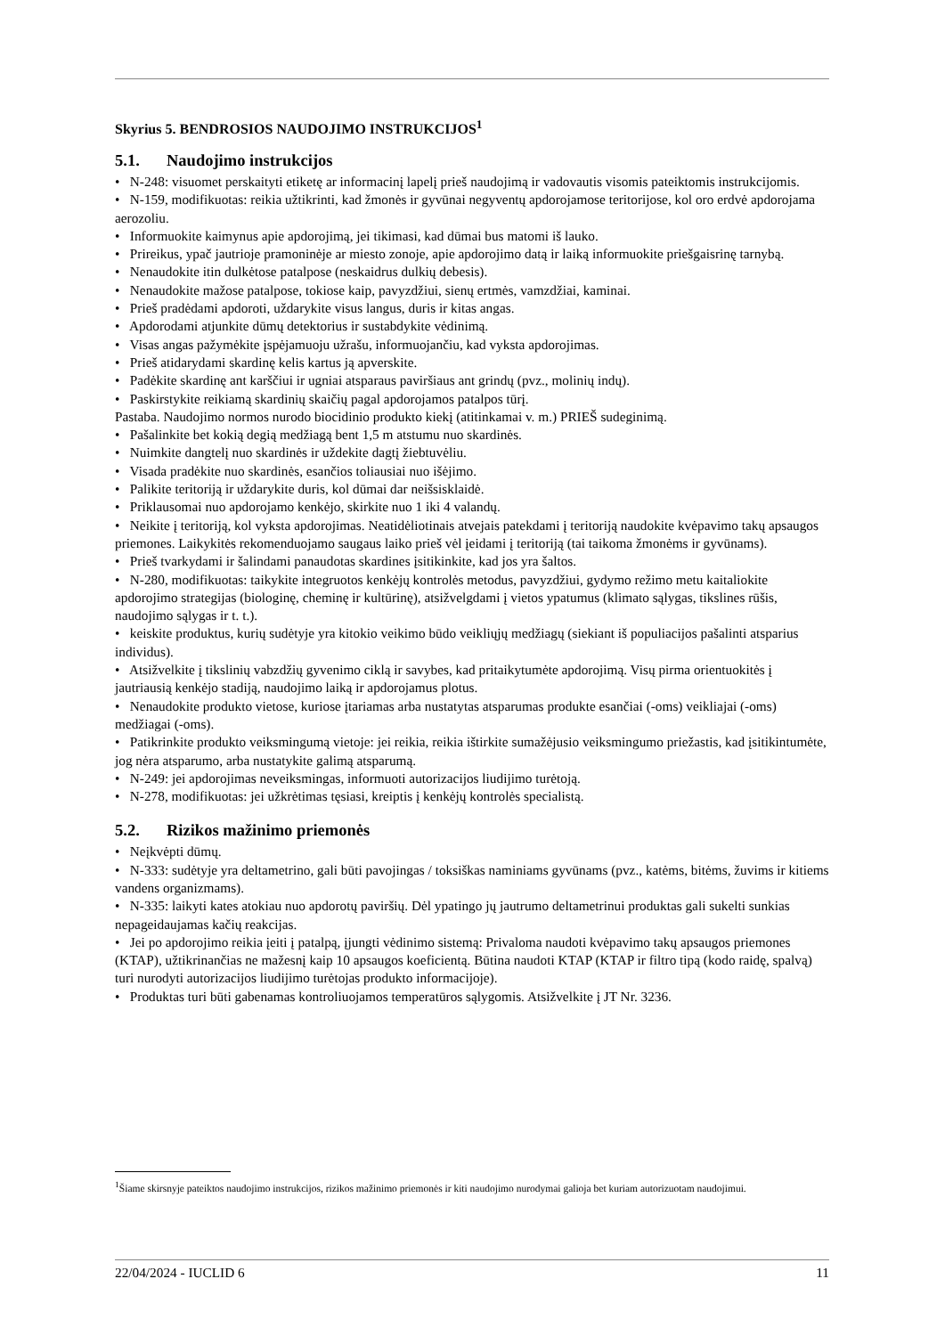Skyrius 5. BENDROSIOS NAUDOJIMO INSTRUKCIJOS<sup>1</sup>
5.1. Naudojimo instrukcijos
• N-248: visuomet perskaityti etiketę ar informacinį lapelį prieš naudojimą ir vadovautis visomis pateiktomis instrukcijomis.
• N-159, modifikuotas: reikia užtikrinti, kad žmonės ir gyvūnai negyventų apdorojamose teritorijose, kol oro erdvė apdorojama aerozoliu.
• Informuokite kaimynus apie apdorojimą, jei tikimasi, kad dūmai bus matomi iš lauko.
• Prireikus, ypač jautrioje pramoninėje ar miesto zonoje, apie apdorojimo datą ir laiką informuokite priešgaisrinę tarnybą.
• Nenaudokite itin dulkėtose patalpose (neskaidrus dulkių debesis).
• Nenaudokite mažose patalpose, tokiose kaip, pavyzdžiui, sienų ertmės, vamzdžiai, kaminai.
• Prieš pradėdami apdoroti, uždarykite visus langus, duris ir kitas angas.
• Apdorodami atjunkite dūmų detektorius ir sustabdykite vėdinimą.
• Visas angas pažymėkite įspėjamuoju užrašu, informuojančiu, kad vyksta apdorojimas.
• Prieš atidarydami skardinę kelis kartus ją apverskite.
• Padėkite skardinę ant karščiui ir ugniai atsparaus paviršiaus ant grindų (pvz., molinių indų).
• Paskirstykite reikiamą skardinių skaičių pagal apdorojamos patalpos tūrį.
Pastaba. Naudojimo normos nurodo biocidinio produkto kiekį (atitinkamai v. m.) PRIEŠ sudeginimą.
• Pašalinkite bet kokią degią medžiagą bent 1,5 m atstumu nuo skardinės.
• Nuimkite dangtelį nuo skardinės ir uždekite dagtį žiebtuvėliu.
• Visada pradėkite nuo skardinės, esančios toliausiai nuo išėjimo.
• Palikite teritoriją ir uždarykite duris, kol dūmai dar neišsisklaidė.
• Priklausomai nuo apdorojamo kenkėjo, skirkite nuo 1 iki 4 valandų.
• Neikite į teritoriją, kol vyksta apdorojimas. Neatidėliotinais atvejais patekdami į teritoriją naudokite kvėpavimo takų apsaugos priemones. Laikykitės rekomenduojamo saugaus laiko prieš vėl įeidami į teritoriją (tai taikoma žmonėms ir gyvūnams).
• Prieš tvarkydami ir šalindami panaudotas skardines įsitikinkite, kad jos yra šaltos.
• N-280, modifikuotas: taikykite integruotos kenkėjų kontrolės metodus, pavyzdžiui, gydymo režimo metu kaitaliokite apdorojimo strategijas (biologinę, cheminę ir kultūrinę), atsižvelgdami į vietos ypatumus (klimato sąlygas, tikslines rūšis, naudojimo sąlygas ir t. t.).
• keiskite produktus, kurių sudėtyje yra kitokio veikimo būdo veikliųjų medžiagų (siekiant iš populiacijos pašalinti atsparius individus).
• Atsižvelkite į tikslinių vabzdžių gyvenimo ciklą ir savybes, kad pritaikytumėte apdorojimą. Visų pirma orientuokitės į jautriausią kenkėjo stadiją, naudojimo laiką ir apdorojamus plotus.
• Nenaudokite produkto vietose, kuriose įtariamas arba nustatytas atsparumas produkte esančiai (-oms) veikliajai (-oms) medžiagai (-oms).
• Patikrinkite produkto veiksmingumą vietoje: jei reikia, reikia ištirkite sumažėjusio veiksmingumo priežastis, kad įsitikintumėte, jog nėra atsparumo, arba nustatykite galimą atsparumą.
• N-249: jei apdorojimas neveiksmingas, informuoti autorizacijos liudijimo turėtoją.
• N-278, modifikuotas: jei užkrėtimas tęsiasi, kreiptis į kenkėjų kontrolės specialistą.
5.2. Rizikos mažinimo priemonės
• Neįkvėpti dūmų.
• N-333: sudėtyje yra deltametrino, gali būti pavojingas / toksiškas naminiams gyvūnams (pvz., katėms, bitėms, žuvims ir kitiems vandens organizmams).
• N-335: laikyti kates atokiau nuo apdorotų paviršių. Dėl ypatingo jų jautrumo deltametrinui produktas gali sukelti sunkias nepageidaujamas kačių reakcijas.
• Jei po apdorojimo reikia įeiti į patalpą, įjungti vėdinimo sistemą: Privaloma naudoti kvėpavimo takų apsaugos priemones (KTAP), užtikrinančias ne mažesnį kaip 10 apsaugos koeficientą. Būtina naudoti KTAP (KTAP ir filtro tipą (kodo raidę, spalvą) turi nurodyti autorizacijos liudijimo turėtojas produkto informacijoje).
• Produktas turi būti gabenamas kontroliuojamos temperatūros sąlygomis. Atsižvelkite į JT Nr. 3236.
<sup>1</sup> Šiame skirsnyje pateiktos naudojimo instrukcijos, rizikos mažinimo priemonės ir kiti naudojimo nurodymai galioja bet kuriam autorizuotam naudojimui.
22/04/2024 - IUCLID 6 11